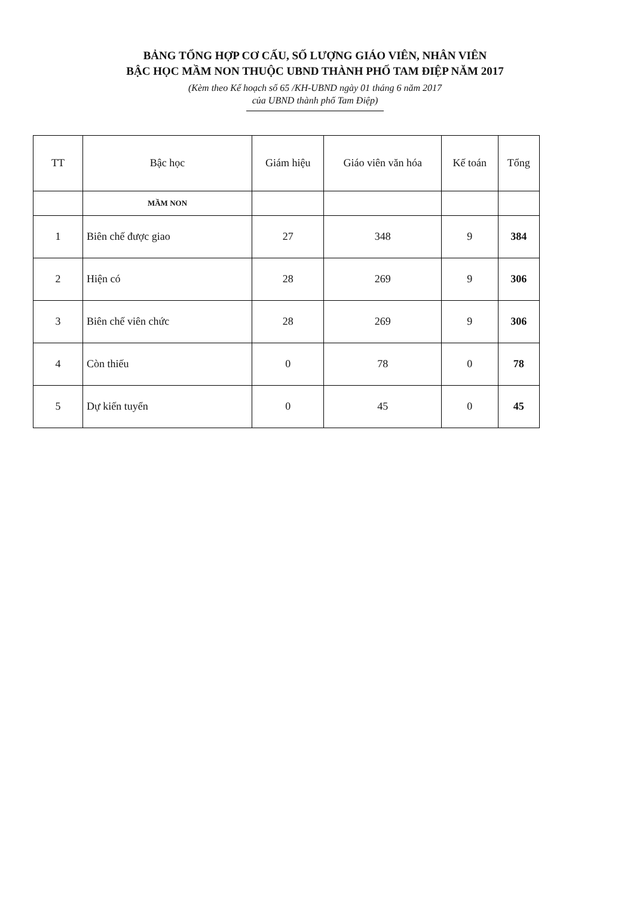BẢNG TỔNG HỢP CƠ CẤU, SỐ LƯỢNG GIÁO VIÊN, NHÂN VIÊN
BẬC HỌC MẦM NON THUỘC UBND THÀNH PHỐ TAM ĐIỆP NĂM 2017
(Kèm theo Kế hoạch số 65 /KH-UBND ngày 01 tháng 6 năm 2017
của UBND thành phố Tam Điệp)
| TT | Bậc học | Giám hiệu | Giáo viên văn hóa | Kế toán | Tổng |
| --- | --- | --- | --- | --- | --- |
| | MẦM NON | | | | |
| 1 | Biên chế được giao | 27 | 348 | 9 | 384 |
| 2 | Hiện có | 28 | 269 | 9 | 306 |
| 3 | Biên chế viên chức | 28 | 269 | 9 | 306 |
| 4 | Còn thiếu | 0 | 78 | 0 | 78 |
| 5 | Dự kiến tuyển | 0 | 45 | 0 | 45 |